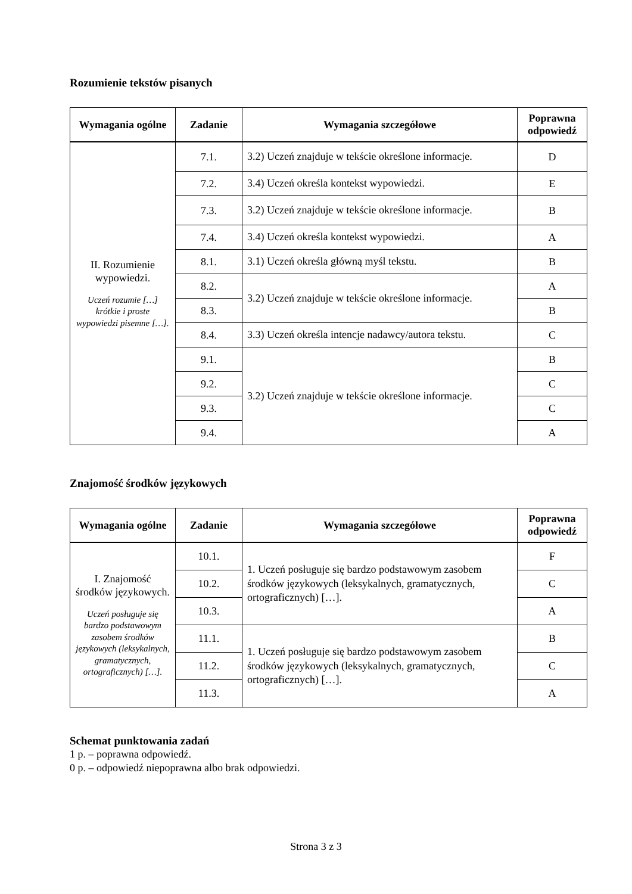Rozumienie tekstów pisanych
| Wymagania ogólne | Zadanie | Wymagania szczegółowe | Poprawna odpowiedź |
| --- | --- | --- | --- |
| II. Rozumienie wypowiedzi. Uczeń rozumie […] krótkie i proste wypowiedzi pisemne […]. | 7.1. | 3.2) Uczeń znajduje w tekście określone informacje. | D |
| | 7.2. | 3.4) Uczeń określa kontekst wypowiedzi. | E |
| | 7.3. | 3.2) Uczeń znajduje w tekście określone informacje. | B |
| | 7.4. | 3.4) Uczeń określa kontekst wypowiedzi. | A |
| | 8.1. | 3.1) Uczeń określa główną myśl tekstu. | B |
| | 8.2. | 3.2) Uczeń znajduje w tekście określone informacje. | A |
| | 8.3. | | B |
| | 8.4. | 3.3) Uczeń określa intencje nadawcy/autora tekstu. | C |
| | 9.1. | 3.2) Uczeń znajduje w tekście określone informacje. | B |
| | 9.2. | | C |
| | 9.3. | | C |
| | 9.4. | | A |
Znajomość środków językowych
| Wymagania ogólne | Zadanie | Wymagania szczegółowe | Poprawna odpowiedź |
| --- | --- | --- | --- |
| I. Znajomość środków językowych. Uczeń posługuje się bardzo podstawowym zasobem środków językowych (leksykalnych, gramatycznych, ortograficznych) […]. | 10.1. | 1. Uczeń posługuje się bardzo podstawowym zasobem środków językowych (leksykalnych, gramatycznych, ortograficznych) […]. | F |
| | 10.2. | | C |
| | 10.3. | | A |
| | 11.1. | 1. Uczeń posługuje się bardzo podstawowym zasobem środków językowych (leksykalnych, gramatycznych, ortograficznych) […]. | B |
| | 11.2. | | C |
| | 11.3. | | A |
Schemat punktowania zadań
1 p. – poprawna odpowiedź.
0 p. – odpowiedź niepoprawna albo brak odpowiedzi.
Strona 3 z 3